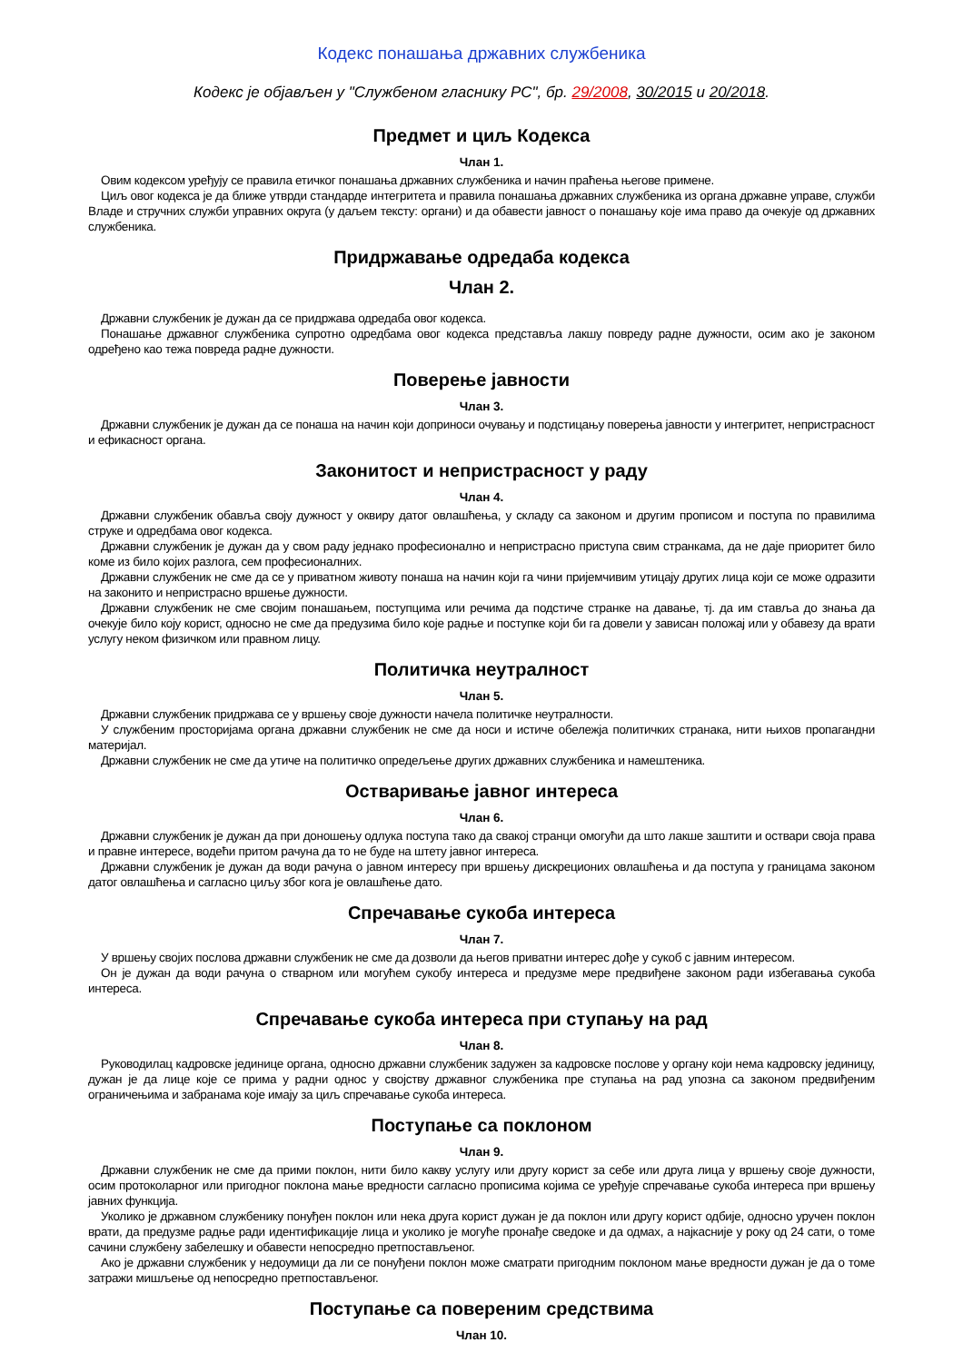Кодекс понашања државних службеника
Кодекс је објављен у "Службеном гласнику РС", бр. 29/2008, 30/2015 и 20/2018.
Предмет и циљ Кодекса
Члан 1.
Овим кодексом уређују се правила етичког понашања државних службеника и начин праћења његове примене.
Циљ овог кодекса је да ближе утврди стандарде интегритета и правила понашања државних службеника из органа државне управе, служби Владе и стручних служби управних округа (у даљем тексту: органи) и да обавести јавност о понашању које има право да очекује од државних службеника.
Придржавање одредаба кодекса
Члан 2.
Државни службеник је дужан да се придржава одредаба овог кодекса.
Понашање државног службеника супротно одредбама овог кодекса представља лакшу повреду радне дужности, осим ако је законом одређено као тежа повреда радне дужности.
Поверење јавности
Члан 3.
Државни службеник је дужан да се понаша на начин који доприноси очувању и подстицању поверења јавности у интегритет, непристрасност и ефикасност органа.
Законитост и непристрасност у раду
Члан 4.
Државни службеник обавља своју дужност у оквиру датог овлашћења, у складу са законом и другим прописом и поступа по правилима струке и одредбама овог кодекса.
Државни службеник је дужан да у свом раду једнако професионално и непристрасно приступа свим странкама, да не даје приоритет било коме из било којих разлога, сем професионалних.
Државни службеник не сме да се у приватном животу понаша на начин који га чини пријемчивим утицају других лица који се може одразити на законито и непристрасно вршење дужности.
Државни службеник не сме својим понашањем, поступцима или речима да подстиче странке на давање, тј. да им ставља до знања да очекује било коју корист, односно не сме да предузима било које радње и поступке који би га довели у зависан положај или у обавезу да врати услугу неком физичком или правном лицу.
Политичка неутралност
Члан 5.
Државни службеник придржава се у вршењу своје дужности начела политичке неутралности.
У службеним просторијама органа државни службеник не сме да носи и истиче обележја политичких странака, нити њихов пропагандни материјал.
Државни службеник не сме да утиче на политичко опредељење других државних службеника и намештеника.
Остваривање јавног интереса
Члан 6.
Државни службеник је дужан да при доношењу одлука поступа тако да свакој странци омогући да што лакше заштити и оствари своја права и правне интересе, водећи притом рачуна да то не буде на штету јавног интереса.
Државни службеник је дужан да води рачуна о јавном интересу при вршењу дискреционих овлашћења и да поступа у границама законом датог овлашћења и сагласно циљу због кога је овлашћење дато.
Спречавање сукоба интереса
Члан 7.
У вршењу својих послова државни службеник не сме да дозволи да његов приватни интерес дође у сукоб с јавним интересом.
Он је дужан да води рачуна о стварном или могућем сукобу интереса и предузме мере предвиђене законом ради избегавања сукоба интереса.
Спречавање сукоба интереса при ступању на рад
Члан 8.
Руководилац кадровске јединице органа, односно државни службеник задужен за кадровске послове у органу који нема кадровску јединицу, дужан је да лице које се прима у радни однос у својству државног службеника пре ступања на рад упозна са законом предвиђеним ограничењима и забранама које имају за циљ спречавање сукоба интереса.
Поступање са поклоном
Члан 9.
Државни службеник не сме да прими поклон, нити било какву услугу или другу корист за себе или друга лица у вршењу своје дужности, осим протоколарног или пригодног поклона мање вредности сагласно прописима којима се уређује спречавање сукоба интереса при вршењу јавних функција.
Уколико је државном службенику понуђен поклон или нека друга корист дужан је да поклон или другу корист одбије, односно уручен поклон врати, да предузме радње ради идентификације лица и уколико је могуће пронађе сведоке и да одмах, а најкасније у року од 24 сати, о томе сачини службену забелешку и обавести непосредно претпостављеног.
Ако је државни службеник у недоумици да ли се понуђени поклон може сматрати пригодним поклоном мање вредности дужан је да о томе затражи мишљење од непосредно претпостављеног.
Поступање са повереним средствима
Члан 10.